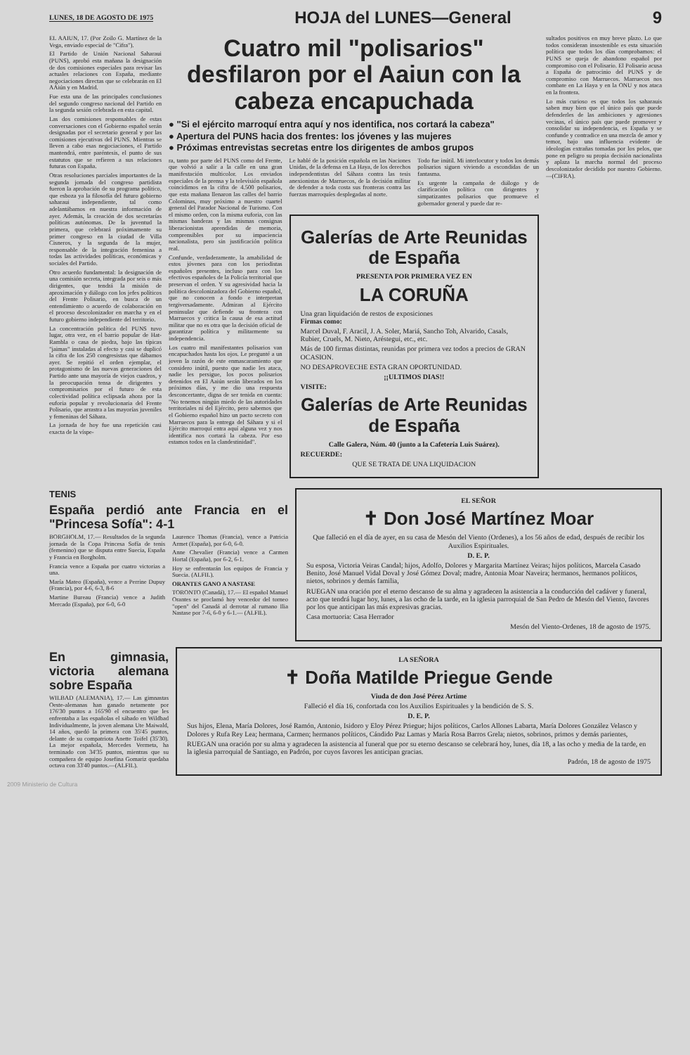LUNES, 18 DE AGOSTO DE 1975 HOJA del LUNES—General 9
EL AAIUN, 17. (Por Zoilo G. Martínez de la Vega, enviado especial de "Cifra").
El Partido de Unión Nacional Saharaui (PUNS), aprobó esta mañana la designación de dos comisiones especiales para revisar las actuales relaciones con España, mediante negociaciones directas que se celebrarán en El AAiún y en Madrid.
Fue esta una de las principales conclusiones del segundo congreso nacional del Partido en la segunda sesión celebrada en esta capital.
Las dos comisiones responsables de estas conversaciones con el Gobierno español serán designadas por el secretario general y por las comisiones ejecutivas del PUNS. Mientras se lleven a cabo esas negociaciones, el Partido mantendrá, entre paréntesis, el punto de sus estatutos que se refieren a sus relaciones futuras con España.
Otras resoluciones parciales importantes de la segunda jornada del congreso partidista fueron la aprobación de su programa político, que esboza ya la filosofía del futuro gobierno saharaui independiente, tal como adelantábamos en nuestra información de ayer. Además, la creación de dos secretarías políticas autónomas. De la juventud la primera, que celebrará próximamente su primer congreso en la ciudad de Villa Cisneros, y la segunda de la mujer, responsable de la integración femenina a todas las actividades políticas, económicas y sociales del Partido.
Otro acuerdo fundamental: la designación de una comisión secreta, integrada por seis o más dirigentes, que tendrá la misión de aproximación y diálogo con los jefes políticos del Frente Polisario, en busca de un entendimiento o acuerdo de colaboración en el proceso descolonizador en marcha y en el futuro gobierno independiente del territorio.
La concentración política del PUNS tuvo lugar, otra vez, en el barrio popular de Hat-Rambla o casa de piedra, bajo las típicas "jaimas" instaladas al efecto y casi se duplicó la cifra de los 250 congresistas que dábamos ayer. Se repitió el orden ejemplar, el protagonismo de las nuevas generaciones del Partido ante una mayoría de viejos cuadros, y la preocupación tensa de dirigentes y compromisarios por el futuro de esta colectividad política eclipsada ahora por la euforia popular y revolucionaria del Frente Polisario, que arrastra a las mayorías juveniles y femeninas del Sáhara.
La jornada de hoy fue una repetición casi exacta de la víspe-
Cuatro mil "polisarios" desfilaron por el Aaiun con la cabeza encapuchada
● "Si el ejército marroquí entra aquí y nos identifica, nos cortará la cabeza"
● Apertura del PUNS hacia dos frentes: los jóvenes y las mujeres
● Próximas entrevistas secretas entre los dirigentes de ambos grupos
ra, tanto por parte del PUNS como del Frente, que volvió a salir a la calle en una gran manifestación multicolor. Los enviados especiales de la prensa y la televisión española coincidimos en la cifra de 4.500 polisarios, que esta mañana llenaron las calles del barrio Colominas, muy próximo a nuestro cuartel general del Parador Nacional de Turismo. Con el mismo orden, con la misma euforia, con las mismas banderas y las mismas consignas liberacionistas aprendidas de memoria, comprensibles por su impaciencia nacionalista, pero sin justificación política real.
Confunde, verdaderamente, la amabilidad de estos jóvenes para con los periodistas españoles presentes, incluso para con los efectivos españoles de la Policía territorial que preservan el orden. Y su agresividad hacia la política descolonizadora del Gobierno español, que no conocen a fondo e interpretan tergiversadamente. Admiran al Ejército peninsular que defiende su frontera con Marruecos y critica la causa de esa actitud militar que no es otra que la decisión oficial de garantizar política y militarmente su independencia.
Los cuatro mil manifestantes polisarios van encapuchados hasta los ojos. Le pregunté a un joven la razón de este enmascaramiento que considero inútil, puesto que nadie les ataca, nadie les persigue, los pocos polisarios detenidos en El Aaiún serán liberados en los próximos días, y me dio una respuesta desconcertante, digna de ser tenida en cuenta: "No tenemos ningún miedo de las autoridades territoriales ni del Ejército, pero sabemos que el Gobierno español hizo un pacto secreto con Marruecos para la entrega del Sáhara y si el Ejército marroquí entra aquí alguna vez y nos identifica nos cortará la cabeza. Por eso estamos todos en la clandestinidad".
Le hablé de la posición española en las Naciones Unidas, de la defensa en La Haya, de los derechos independentistas del Sáhara contra las tesis anexionistas de Marruecos, de la decisión militar de defender a toda costa sus fronteras contra las fuerzas marroquíes desplegadas al norte.
Todo fue inútil. Mi interlocutor y todos los demás polisarios siguen viviendo a escondidas de un fantasma.
Es urgente la campaña de diálogo y de clarificación política con dirigentes y simpatizantes polisarios que promueve el gobernador general y puede dar re-
Galerías de Arte Reunidas de España
PRESENTA POR PRIMERA VEZ EN
LA CORUÑA
Una gran liquidación de restos de exposiciones
Firmas como:
Marcel Duval, F. Aracil, J. A. Soler, Mariá, Sancho Toh, Alvarido, Casals, Rubier, Cruels, M. Nieto, Aréstegui, etc., etc.
Más de 100 firmas distintas, reunidas por primera vez todos a precios de GRAN OCASION.
NO DESAPROVECHE ESTA GRAN OPORTUNIDAD.
¡¡ULTIMOS DIAS!!
VISITE:
Galerías de Arte Reunidas de España
Calle Galera, Núm. 40 (junto a la Cafetería Luis Suárez).
RECUERDE:
QUE SE TRATA DE UNA LIQUIDACION
sultados positivos en muy breve plazo. Lo que todos consideran insostenible es esta situación política que todos los días comprobamos: el PUNS se queja de abandono español por compromiso con el Polisario. El Polisario acusa a España de patrocinio del PUNS y de compromiso con Marruecos. Marruecos nos combate en La Haya y en la ONU y nos ataca en la frontera.
Lo más curioso es que todos los saharauis saben muy bien que el único país que puede defenderles de las ambiciones y agresiones vecinas, el único país que puede promover y consolidar su independencia, es España y se confunde y contradice en una mezcla de amor y temor, bajo una influencia evidente de ideologías extrañas tomadas por los pelos, que pone en peligro su propia decisión nacionalista y aplaza la marcha normal del proceso descolonizador decidido por nuestro Gobierno.—(CIFRA).
TENIS
España perdió ante Francia en el "Princesa Sofía": 4-1
BORGHOLM, 17.— Resultados de la segunda jornada de la Copa Princesa Sofía de tenis (femenino) que se disputa entre Suecia, España y Francia en Borgholm.
Francia vence a España por cuatro victorias a una.
María Mateo (España), vence a Perrine Dupuy (Francia), por 4-6, 6-3, 8-6
Martine Bureau (Francia) vence a Judith Mercado (España), por 6-0, 6-0
Laurence Thomas (Francia), vence a Patricia Armet (España), por 6-0, 6-0.
Anne Chevalier (Francia) vence a Carmen Hortal (España), por 6-2, 6-1.
Hoy se enfrentarán los equipos de Francia y Suecia. (ALFIL).
ORANTES GANO A NASTASE
TORONTO (Canadá), 17.— El español Manuel Orantes se proclamó hoy vencedor del torneo "open" del Canadá al derrotar al rumano Ilia Nastase por 7-6, 6-0 y 6-1.— (ALFIL).
EL SEÑOR
✝ Don José Martínez Moar
Que falleció en el día de ayer, en su casa de Mesón del Viento (Ordenes), a los 56 años de edad, después de recibir los Auxilios Espirituales.
D. E. P.
Su esposa, Victoria Veiras Candal; hijos, Adolfo, Dolores y Margarita Martínez Veiras; hijos políticos, Marcela Casado Benito, José Manuel Vidal Doval y José Gómez Doval; madre, Antonia Moar Naveira; hermanos, hermanos políticos, nietos, sobrinos y demás familia,
RUEGAN una oración por el eterno descanso de su alma y agradecen la asistencia a la conducción del cadáver y funeral, acto que tendrá lugar hoy, lunes, a las ocho de la tarde, en la iglesia parroquial de San Pedro de Mesón del Viento, favores por los que anticipan las más expresivas gracias.
Casa mortuoria: Casa Herrador
Mesón del Viento-Ordenes, 18 de agosto de 1975.
En gimnasia, victoria alemana sobre España
WILBAD (ALEMANIA), 17.— Las gimnastas Oeste-alemanas han ganado netamente por 176'30 puntos a 165'90 el encuentro que les enfrentaba a las españolas el sábado en Wildbad Individualmente, la joven alemana Ute Maiwald, 14 años, quedó la primera con 35'45 puntos, delante de su compatriota Anette Toifel (35'30). La mejor española, Mercedes Vermeta, ha terminado con 34'35 puntos, mientras que su compañera de equipo Josefina Gomariz quedaba octava con 33'40 puntos.—(ALFIL).
LA SEÑORA
✝ Doña Matilde Priegue Gende
Viuda de don José Pérez Artime
Falleció el día 16, confortada con los Auxilios Espirituales y la bendición de S. S.
D. E. P.
Sus hijos, Elena, María Dolores, José Ramón, Antonio, Isidoro y Eloy Pérez Priegue; hijos políticos, Carlos Allones Labarta, María Dolores González Velasco y Dolores y Rufa Rey Lea; hermana, Carmen; hermanos políticos, Cándido Paz Lamas y María Rosa Barros Grela; nietos, sobrinos, primos y demás parientes,
RUEGAN una oración por su alma y agradecen la asistencia al funeral que por su eterno descanso se celebrará hoy, lunes, día 18, a las ocho y media de la tarde, en la iglesia parroquial de Santiago, en Padrón, por cuyos favores les anticipan gracias.
Padrón, 18 de agosto de 1975
2009 Ministerio de Cultura